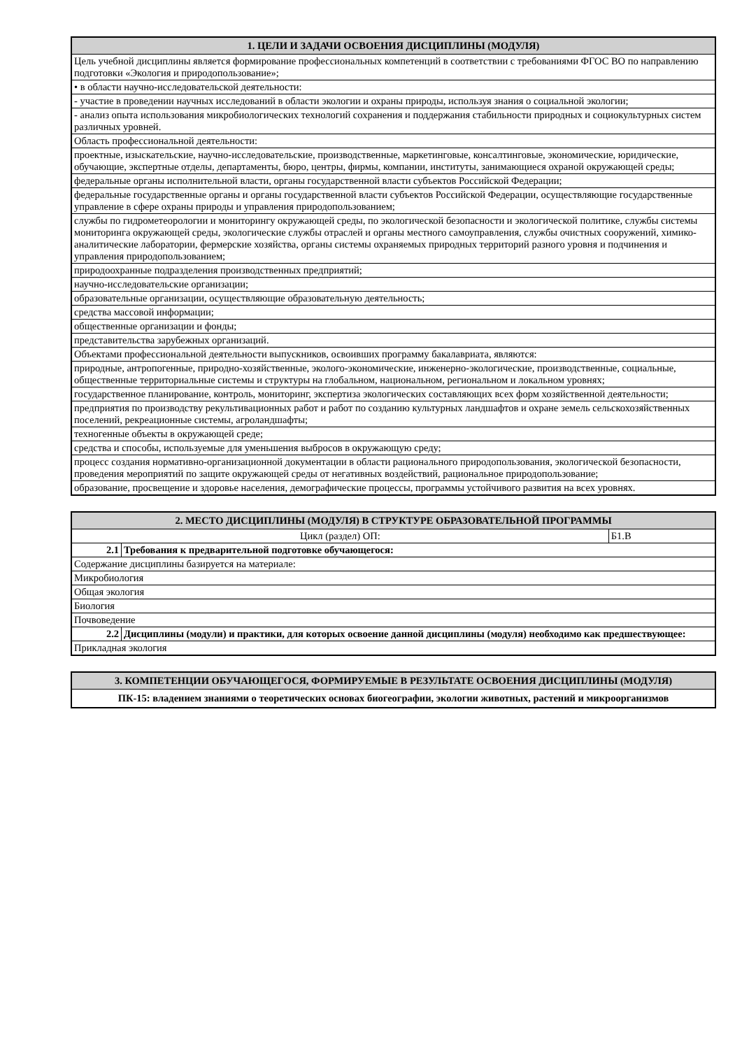| 1. ЦЕЛИ И ЗАДАЧИ ОСВОЕНИЯ ДИСЦИПЛИНЫ (МОДУЛЯ) |
| --- |
| Цель учебной дисциплины является формирование профессиональных компетенций в соответствии с требованиями ФГОС ВО по направлению подготовки «Экология и природопользование»; |
| • в области научно-исследовательской деятельности: |
| - участие в проведении научных исследований в области экологии и охраны природы, используя знания о социальной экологии; |
| - анализ опыта использования микробиологических технологий сохранения и поддержания стабильности природных и социокультурных систем различных уровней. |
| Область профессиональной деятельности: |
| проектные, изыскательские, научно-исследовательские, производственные, маркетинговые, консалтинговые, экономические, юридические, обучающие, экспертные отделы, департаменты, бюро, центры, фирмы, компании, институты, занимающиеся охраной окружающей среды; |
| федеральные органы исполнительной власти, органы государственной власти субъектов Российской Федерации; |
| федеральные государственные органы и органы государственной власти субъектов Российской Федерации, осуществляющие государственные управление в сфере охраны природы и управления природопользованием; |
| службы по гидрометеорологии и мониторингу окружающей среды, по экологической безопасности и экологической политике, службы системы мониторинга окружающей среды, экологические службы отраслей и органы местного самоуправления, службы очистных сооружений, химико-аналитические лаборатории, фермерские хозяйства, органы системы охраняемых природных территорий разного уровня и подчинения и управления природопользованием; |
| природоохранные подразделения производственных предприятий; |
| научно-исследовательские организации; |
| образовательные организации, осуществляющие образовательную деятельность; |
| средства массовой информации; |
| общественные организации и фонды; |
| представительства зарубежных организаций. |
| Объектами профессиональной деятельности выпускников, освоивших программу бакалавриата, являются: |
| природные, антропогенные, природно-хозяйственные, эколого-экономические, инженерно-экологические, производственные, социальные, общественные территориальные системы и структуры на глобальном, национальном, региональном и локальном уровнях; |
| государственное планирование, контроль, мониторинг, экспертиза экологических составляющих всех форм хозяйственной деятельности; |
| предприятия по производству рекультивационных работ и работ по созданию культурных ландшафтов и охране земель сельскохозяйственных поселений, рекреационные системы, агроландшафты; |
| техногенные объекты в окружающей среде; |
| средства и способы, используемые для уменьшения выбросов в окружающую среду; |
| процесс создания нормативно-организационной документации в области рационального природопользования, экологической безопасности, проведения мероприятий по защите окружающей среды от негативных воздействий, рациональное природопользование; |
| образование, просвещение и здоровье населения, демографические процессы, программы устойчивого развития на всех уровнях. |
| 2. МЕСТО ДИСЦИПЛИНЫ (МОДУЛЯ) В СТРУКТУРЕ ОБРАЗОВАТЕЛЬНОЙ ПРОГРАММЫ | | |
| --- | --- | --- |
| Цикл (раздел) ОП: | | Б1.В |
| 2.1 | Требования к предварительной подготовке обучающегося: | |
| Содержание дисциплины базируется на материале: | | |
| Микробиология | | |
| Общая экология | | |
| Биология | | |
| Почвоведение | | |
| 2.2 | Дисциплины (модули) и практики, для которых освоение данной дисциплины (модуля) необходимо как предшествующее: | |
| Прикладная экология | | |
| 3. КОМПЕТЕНЦИИ ОБУЧАЮЩЕГОСЯ, ФОРМИРУЕМЫЕ В РЕЗУЛЬТАТЕ ОСВОЕНИЯ ДИСЦИПЛИНЫ (МОДУЛЯ) |
| --- |
| ПК-15: владением знаниями о теоретических основах биогеографии, экологии животных, растений и микроорганизмов |